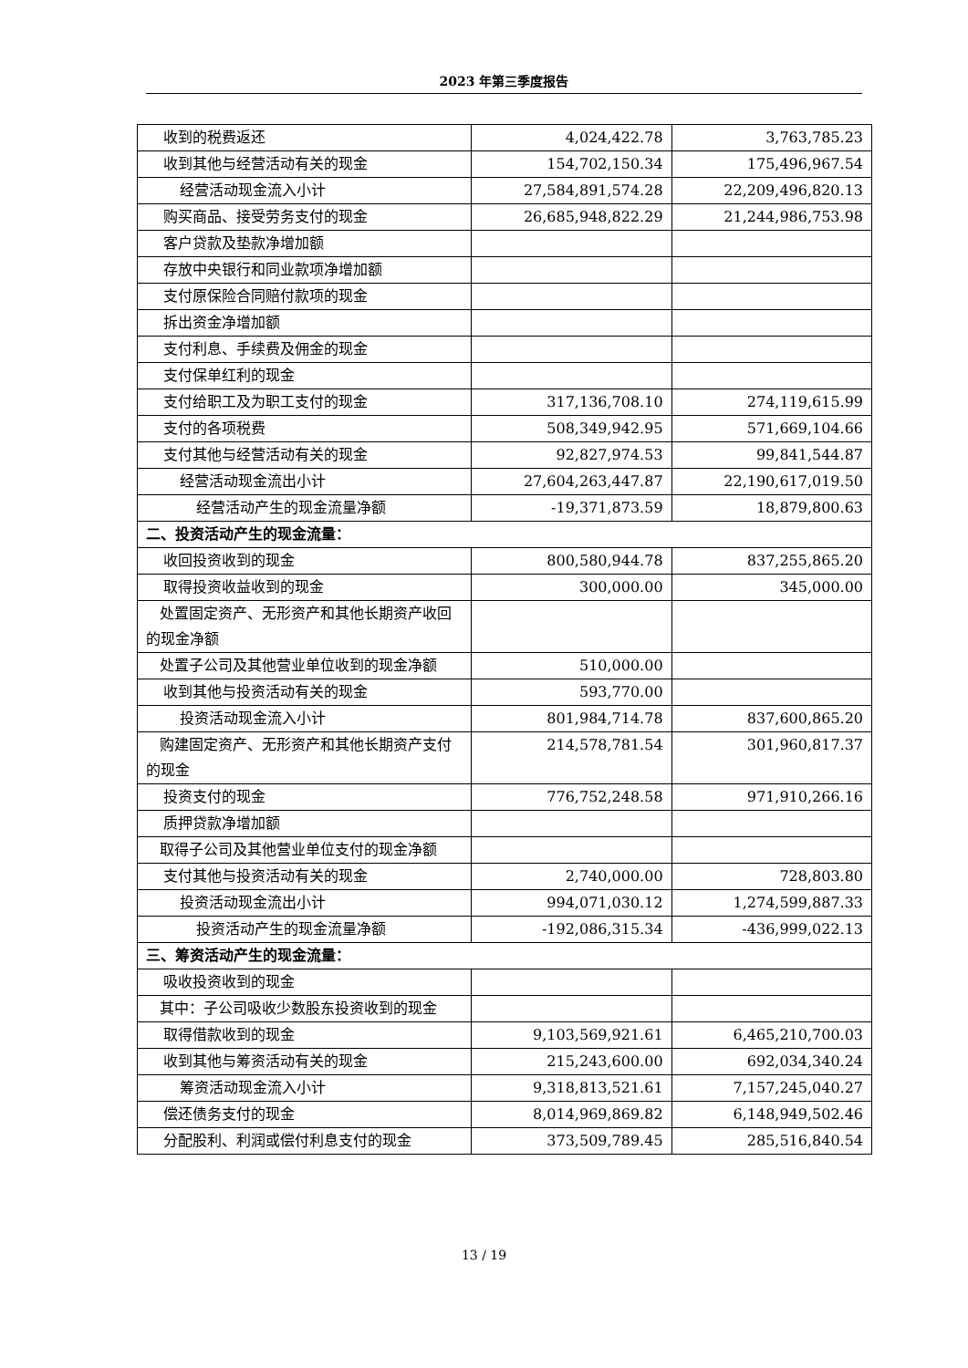2023 年第三季度报告
| 收到的税费返还 | 4,024,422.78 | 3,763,785.23 |
| 收到其他与经营活动有关的现金 | 154,702,150.34 | 175,496,967.54 |
| 经营活动现金流入小计 | 27,584,891,574.28 | 22,209,496,820.13 |
| 购买商品、接受劳务支付的现金 | 26,685,948,822.29 | 21,244,986,753.98 |
| 客户贷款及垫款净增加额 | | |
| 存放中央银行和同业款项净增加额 | | |
| 支付原保险合同赔付款项的现金 | | |
| 拆出资金净增加额 | | |
| 支付利息、手续费及佣金的现金 | | |
| 支付保单红利的现金 | | |
| 支付给职工及为职工支付的现金 | 317,136,708.10 | 274,119,615.99 |
| 支付的各项税费 | 508,349,942.95 | 571,669,104.66 |
| 支付其他与经营活动有关的现金 | 92,827,974.53 | 99,841,544.87 |
| 经营活动现金流出小计 | 27,604,263,447.87 | 22,190,617,019.50 |
| 经营活动产生的现金流量净额 | -19,371,873.59 | 18,879,800.63 |
| 二、投资活动产生的现金流量： | | |
| 收回投资收到的现金 | 800,580,944.78 | 837,255,865.20 |
| 取得投资收益收到的现金 | 300,000.00 | 345,000.00 |
| 处置固定资产、无形资产和其他长期资产收回的现金净额 | | |
| 处置子公司及其他营业单位收到的现金净额 | 510,000.00 | |
| 收到其他与投资活动有关的现金 | 593,770.00 | |
| 投资活动现金流入小计 | 801,984,714.78 | 837,600,865.20 |
| 购建固定资产、无形资产和其他长期资产支付的现金 | 214,578,781.54 | 301,960,817.37 |
| 投资支付的现金 | 776,752,248.58 | 971,910,266.16 |
| 质押贷款净增加额 | | |
| 取得子公司及其他营业单位支付的现金净额 | | |
| 支付其他与投资活动有关的现金 | 2,740,000.00 | 728,803.80 |
| 投资活动现金流出小计 | 994,071,030.12 | 1,274,599,887.33 |
| 投资活动产生的现金流量净额 | -192,086,315.34 | -436,999,022.13 |
| 三、筹资活动产生的现金流量： | | |
| 吸收投资收到的现金 | | |
| 其中：子公司吸收少数股东投资收到的现金 | | |
| 取得借款收到的现金 | 9,103,569,921.61 | 6,465,210,700.03 |
| 收到其他与筹资活动有关的现金 | 215,243,600.00 | 692,034,340.24 |
| 筹资活动现金流入小计 | 9,318,813,521.61 | 7,157,245,040.27 |
| 偿还债务支付的现金 | 8,014,969,869.82 | 6,148,949,502.46 |
| 分配股利、利润或偿付利息支付的现金 | 373,509,789.45 | 285,516,840.54 |
13 / 19